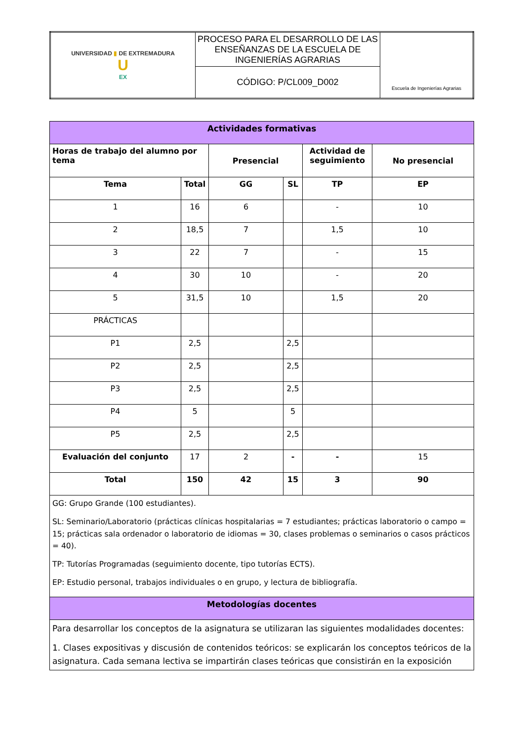| UNIVERSIDAD ▮ DE EXTREMADURA U EX | PROCESO PARA EL DESARROLLO DE LAS ENSEÑANZAS DE LA ESCUELA DE INGENIERÍAS AGRARIAS | Escuela de Ingenierías Agrarias |
| | CÓDIGO: P/CL009_D002 | |
| Actividades formativas | | | | | |
| Horas de trabajo del alumno por tema | | Presencial | | Actividad de seguimiento | No presencial |
| Tema | Total | GG | SL | TP | EP |
| 1 | 16 | 6 | | - | 10 |
| 2 | 18,5 | 7 | | 1,5 | 10 |
| 3 | 22 | 7 | | - | 15 |
| 4 | 30 | 10 | | - | 20 |
| 5 | 31,5 | 10 | | 1,5 | 20 |
| PRÁCTICAS | | | | | |
| P1 | 2,5 | | 2,5 | | |
| P2 | 2,5 | | 2,5 | | |
| P3 | 2,5 | | 2,5 | | |
| P4 | 5 | | 5 | | |
| P5 | 2,5 | | 2,5 | | |
| Evaluación del conjunto | 17 | 2 | - | - | 15 |
| Total | 150 | 42 | 15 | 3 | 90 |
| GG: Grupo Grande (100 estudiantes). SL: Seminario/Laboratorio (prácticas clínicas hospitalarias = 7 estudiantes; prácticas laboratorio o campo = 15; prácticas sala ordenador o laboratorio de idiomas = 30, clases problemas o seminarios o casos prácticos = 40). TP: Tutorías Programadas (seguimiento docente, tipo tutorías ECTS). EP: Estudio personal, trabajos individuales o en grupo, y lectura de bibliografía. | | | | | |
| Metodologías docentes | | | | | |
| Para desarrollar los conceptos de la asignatura se utilizaran las siguientes modalidades docentes: 1. Clases expositivas y discusión de contenidos teóricos: se explicarán los conceptos teóricos de la asignatura. Cada semana lectiva se impartirán clases teóricas que consistirán en la exposición | | | | | |